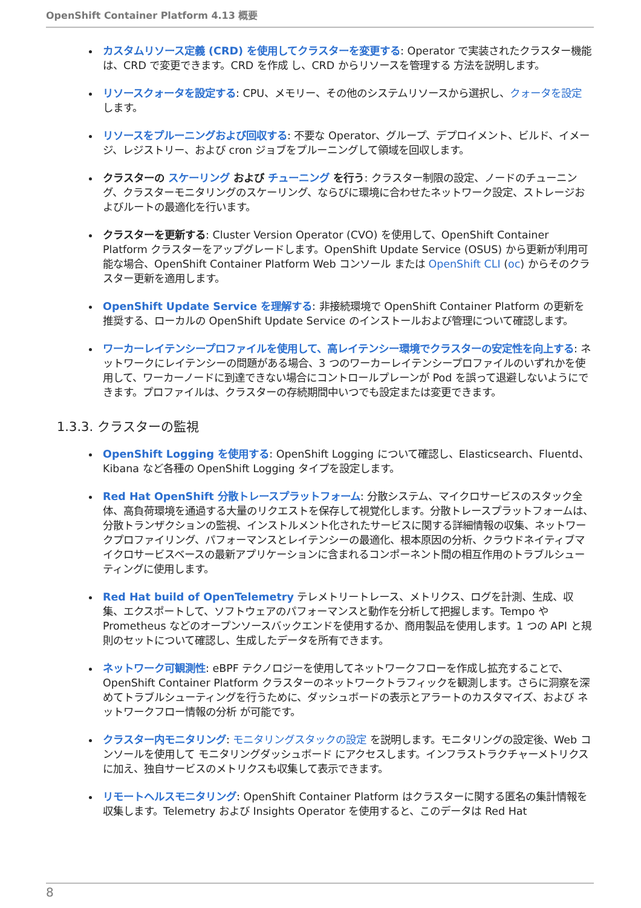OpenShift Container Platform 4.13 概要
カスタムリソース定義 (CRD) を使用してクラスターを変更する: Operator で実装されたクラスター機能は、CRD で変更できます。CRD を作成 し、CRD からリソースを管理する 方法を説明します。
リソースクォータを設定する: CPU、メモリー、その他のシステムリソースから選択し、クォータを設定 します。
リソースをプルーニングおよび回収する: 不要な Operator、グループ、デプロイメント、ビルド、イメージ、レジストリー、および cron ジョブをプルーニングして領域を回収します。
クラスターの スケーリング および チューニング を行う: クラスター制限の設定、ノードのチューニング、クラスターモニタリングのスケーリング、ならびに環境に合わせたネットワーク設定、ストレージおよびルートの最適化を行います。
クラスターを更新する: Cluster Version Operator (CVO) を使用して、OpenShift Container Platform クラスターをアップグレードします。OpenShift Update Service (OSUS) から更新が利用可能な場合、OpenShift Container Platform Web コンソール または OpenShift CLI (oc) からそのクラスター更新を適用します。
OpenShift Update Service を理解する: 非接続環境で OpenShift Container Platform の更新を推奨する、ローカルの OpenShift Update Service のインストールおよび管理について確認します。
ワーカーレイテンシープロファイルを使用して、高レイテンシー環境でクラスターの安定性を向上する: ネットワークにレイテンシーの問題がある場合、3 つのワーカーレイテンシープロファイルのいずれかを使用して、ワーカーノードに到達できない場合にコントロールプレーンが Pod を誤って退避しないようにできます。プロファイルは、クラスターの存続期間中いつでも設定または変更できます。
1.3.3. クラスターの監視
OpenShift Logging を使用する: OpenShift Logging について確認し、Elasticsearch、Fluentd、Kibana など各種の OpenShift Logging タイプを設定します。
Red Hat OpenShift 分散トレースプラットフォーム: 分散システム、マイクロサービスのスタック全体、高負荷環境を通過する大量のリクエストを保存して視覚化します。分散トレースプラットフォームは、分散トランザクションの監視、インストルメント化されたサービスに関する詳細情報の収集、ネットワークプロファイリング、パフォーマンスとレイテンシーの最適化、根本原因の分析、クラウドネイティブマイクロサービスベースの最新アプリケーションに含まれるコンポーネント間の相互作用のトラブルシューティングに使用します。
Red Hat build of OpenTelemetry テレメトリートレース、メトリクス、ログを計測、生成、収集、エクスポートして、ソフトウェアのパフォーマンスと動作を分析して把握します。Tempo や Prometheus などのオープンソースバックエンドを使用するか、商用製品を使用します。1 つの API と規則のセットについて確認し、生成したデータを所有できます。
ネットワーク可観測性: eBPF テクノロジーを使用してネットワークフローを作成し拡充することで、OpenShift Container Platform クラスターのネットワークトラフィックを観測します。さらに洞察を深めてトラブルシューティングを行うために、ダッシュボードの表示とアラートのカスタマイズ、および ネットワークフロー情報の分析 が可能です。
クラスター内モニタリング: モニタリングスタックの設定 を説明します。モニタリングの設定後、Web コンソールを使用して モニタリングダッシュボード にアクセスします。インフラストラクチャーメトリクスに加え、独自サービスのメトリクスも収集して表示できます。
リモートヘルスモニタリング: OpenShift Container Platform はクラスターに関する匿名の集計情報を収集します。Telemetry および Insights Operator を使用すると、このデータは Red Hat
8